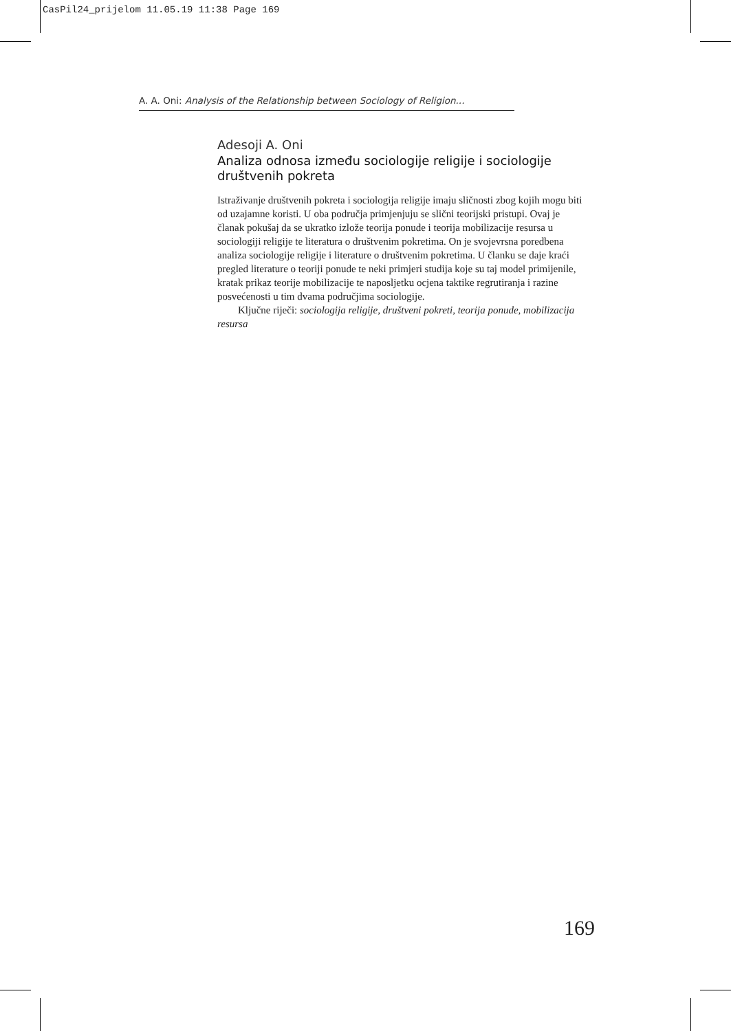CasPil24_prijelom 11.05.19 11:38 Page 169
A. A. Oni: Analysis of the Relationship between Sociology of Religion...
Adesoji A. Oni
Analiza odnosa između sociologije religije i sociologije društvenih pokreta
Istraživanje društvenih pokreta i sociologija religije imaju sličnosti zbog kojih mogu biti od uzajamne koristi. U oba područja primjenjuju se slični teorijski pristupi. Ovaj je članak pokušaj da se ukratko izlože teorija ponude i teorija mobilizacije resursa u sociologiji religije te literatura o društvenim pokretima. On je svojevrsna poredbena analiza sociologije religije i literature o društvenim pokretima. U članku se daje kraći pregled literature o teoriji ponude te neki primjeri studija koje su taj model primijenile, kratak prikaz teorije mobilizacije te naposljetku ocjena taktike regrutiranja i razine posvećenosti u tim dvama područjima sociologije.
Ključne riječi: sociologija religije, društveni pokreti, teorija ponude, mobilizacija resursa
169